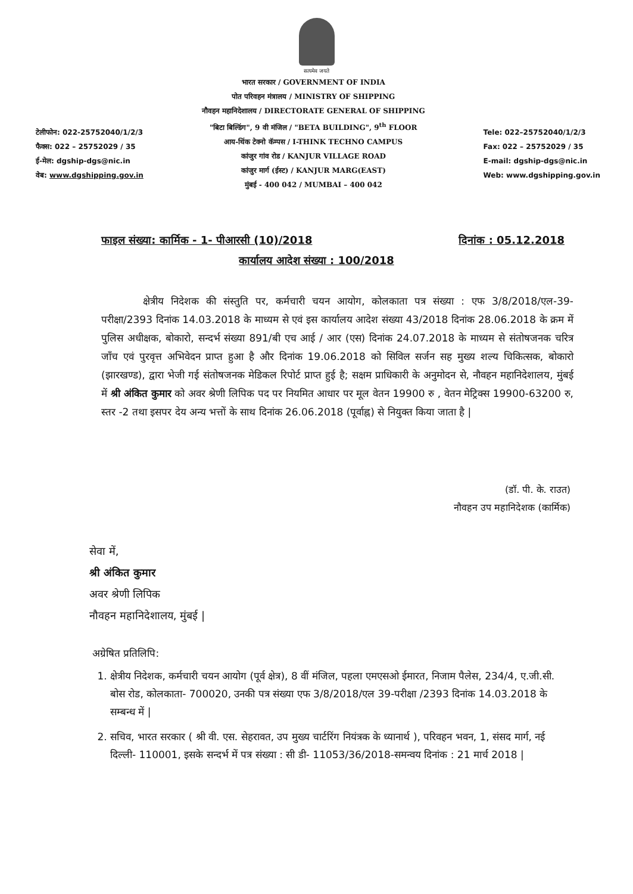सत्यमेव जयते
टेलीफोन: 022-25752040/1/2/3
फैक्स: 022 – 25752029 / 35
ई-मेल: dgship-dgs@nic.in
वेब: www.dgshipping.gov.in
भारत सरकार / GOVERNMENT OF INDIA
पोत परिवहन मंत्रालय / MINISTRY OF SHIPPING
नौवहन महानिदेशालय / DIRECTORATE GENERAL OF SHIPPING
"बिटा बिल्डिंग", 9 वी मंजिल / "BETA BUILDING", 9<sup>th</sup> FLOOR
आय-थिंक टेक्नो कॅम्पस / I-THINK TECHNO CAMPUS
कांजुर गांव रोड / KANJUR VILLAGE ROAD
कांजुर मार्ग (ईस्ट) / KANJUR MARG(EAST)
मुंबई - 400 042 / MUMBAI – 400 042
Tele: 022–25752040/1/2/3
Fax: 022 – 25752029 / 35
E-mail: dgship-dgs@nic.in
Web: www.dgshipping.gov.in
फाइल संख्या: कार्मिक - 1- पीआरसी (10)/2018 दिनांक : 05.12.2018
कार्यालय आदेश संख्या : 100/2018
क्षेत्रीय निदेशक की संस्तुति पर, कर्मचारी चयन आयोग, कोलकाता पत्र संख्या : एफ 3/8/2018/एल-39-परीक्षा/2393 दिनांक 14.03.2018 के माध्यम से एवं इस कार्यालय आदेश संख्या 43/2018 दिनांक 28.06.2018 के क्रम में पुलिस अधीक्षक, बोकारो, सन्दर्भ संख्या 891/बी एच आई / आर (एस) दिनांक 24.07.2018 के माध्यम से संतोषजनक चरित्र जाँच एवं पुरवृत्त अभिवेदन प्राप्त हुआ है और दिनांक 19.06.2018 को सिविल सर्जन सह मुख्य शल्य चिकित्सक, बोकारो (झारखण्ड), द्वारा भेजी गई संतोषजनक मेडिकल रिपोर्ट प्राप्त हुई है; सक्षम प्राधिकारी के अनुमोदन से, नौवहन महानिदेशालय, मुंबई में श्री अंकित कुमार को अवर श्रेणी लिपिक पद पर नियमित आधार पर मूल वेतन 19900 रु , वेतन मेट्रिक्स 19900-63200 रु, स्तर -2 तथा इसपर देय अन्य भत्तों के साथ दिनांक 26.06.2018 (पूर्वाह्न) से नियुक्त किया जाता है |
(डॉ. पी. के. राउत)
नौवहन उप महानिदेशक (कार्मिक)
सेवा में,
श्री अंकित कुमार
अवर श्रेणी लिपिक
नौवहन महानिदेशालय, मुंबई |
अग्रेषित प्रतिलिपि:
1. क्षेत्रीय निदेशक, कर्मचारी चयन आयोग (पूर्व क्षेत्र), 8 वीं मंजिल, पहला एमएसओ ईमारत, निजाम पैलेस, 234/4, ए.जी.सी. बोस रोड, कोलकाता- 700020, उनकी पत्र संख्या एफ 3/8/2018/एल 39-परीक्षा /2393 दिनांक 14.03.2018 के सम्बन्ध में |
2. सचिव, भारत सरकार ( श्री वी. एस. सेहरावत, उप मुख्य चार्टरिंग नियंत्रक के ध्यानार्थ ), परिवहन भवन, 1, संसद मार्ग, नई दिल्ली- 110001, इसके सन्दर्भ में पत्र संख्या : सी डी- 11053/36/2018-समन्वय दिनांक : 21 मार्च 2018 |